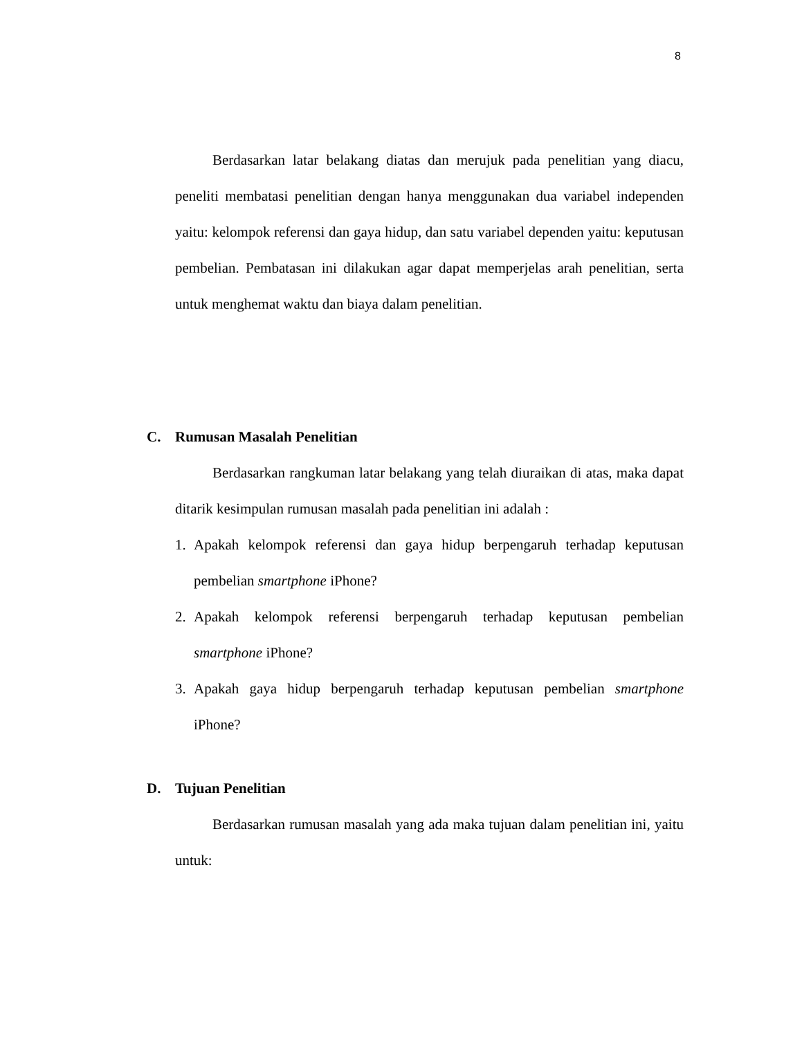8
Berdasarkan latar belakang diatas dan merujuk pada penelitian yang diacu, peneliti membatasi penelitian dengan hanya menggunakan dua variabel independen yaitu: kelompok referensi dan gaya hidup, dan satu variabel dependen yaitu: keputusan pembelian. Pembatasan ini dilakukan agar dapat memperjelas arah penelitian, serta untuk menghemat waktu dan biaya dalam penelitian.
C. Rumusan Masalah Penelitian
Berdasarkan rangkuman latar belakang yang telah diuraikan di atas, maka dapat ditarik kesimpulan rumusan masalah pada penelitian ini adalah :
1. Apakah kelompok referensi dan gaya hidup berpengaruh terhadap keputusan pembelian smartphone iPhone?
2. Apakah kelompok referensi berpengaruh terhadap keputusan pembelian smartphone iPhone?
3. Apakah gaya hidup berpengaruh terhadap keputusan pembelian smartphone iPhone?
D. Tujuan Penelitian
Berdasarkan rumusan masalah yang ada maka tujuan dalam penelitian ini, yaitu untuk: